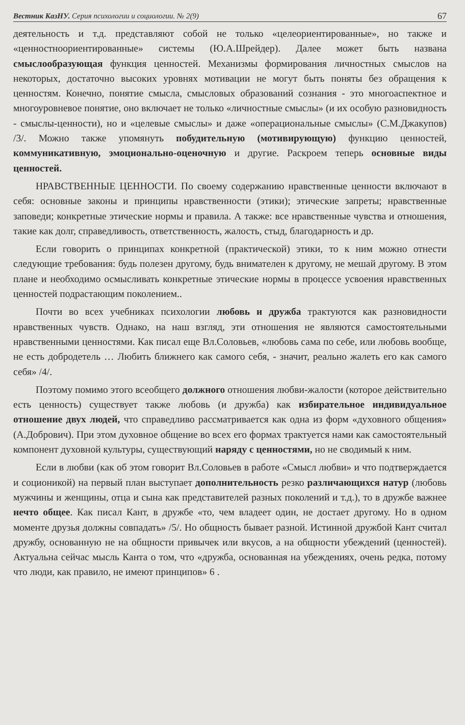Вестник КазНУ. Серия психологии и социологии. № 2(9) 67
деятельность и т.д. представляют собой не только «целеориентированные», но также и «ценностноориентированные» системы (Ю.А.Шрейдер). Далее может быть названа смыслообразующая функция ценностей. Механизмы формирования личностных смыслов на некоторых, достаточно высоких уровнях мотивации не могут быть поняты без обращения к ценностям. Конечно, понятие смысла, смысловых образований сознания - это многоаспектное и многоуровневое понятие, оно включает не только «личностные смыслы» (и их особую разновидность - смыслы-ценности), но и «целевые смыслы» и даже «операциональные смыслы» (С.М.Джакупов) /3/. Можно также упомянуть побудительную (мотивирующую) функцию ценностей, коммуникативную, эмоционально-оценочную и другие. Раскроем теперь основные виды ценностей.
НРАВСТВЕННЫЕ ЦЕННОСТИ. По своему содержанию нравственные ценности включают в себя: основные законы и принципы нравственности (этики); этические запреты; нравственные заповеди; конкретные этические нормы и правила. А также: все нравственные чувства и отношения, такие как долг, справедливость, ответственность, жалость, стыд, благодарность и др.
Если говорить о принципах конкретной (практической) этики, то к ним можно отнести следующие требования: будь полезен другому, будь внимателен к другому, не мешай другому. В этом плане и необходимо осмысливать конкретные этические нормы в процессе усвоения нравственных ценностей подрастающим поколением..
Почти во всех учебниках психологии любовь и дружба трактуются как разновидности нравственных чувств. Однако, на наш взгляд, эти отношения не являются самостоятельными нравственными ценностями. Как писал еще Вл.Соловьев, «любовь сама по себе, или любовь вообще, не есть добродетель … Любить ближнего как самого себя, - значит, реально жалеть его как самого себя» /4/.
Поэтому помимо этого всеобщего должного отношения любви-жалости (которое действительно есть ценность) существует также любовь (и дружба) как избирательное индивидуальное отношение двух людей, что справедливо рассматривается как одна из форм «духовного общения» (А.Добрович). При этом духовное общение во всех его формах трактуется нами как самостоятельный компонент духовной культуры, существующий наряду с ценностями, но не сводимый к ним.
Если в любви (как об этом говорит Вл.Соловьев в работе «Смысл любви» и что подтверждается и соционикой) на первый план выступает дополнительность резко различающихся натур (любовь мужчины и женщины, отца и сына как представителей разных поколений и т.д.), то в дружбе важнее нечто общее. Как писал Кант, в дружбе «то, чем владеет один, не достает другому. Но в одном моменте друзья должны совпадать» /5/. Но общность бывает разной. Истинной дружбой Кант считал дружбу, основанную не на общности привычек или вкусов, а на общности убеждений (ценностей). Актуальна сейчас мысль Канта о том, что «дружба, основанная на убеждениях, очень редка, потому что люди, как правило, не имеют принципов» 6 .